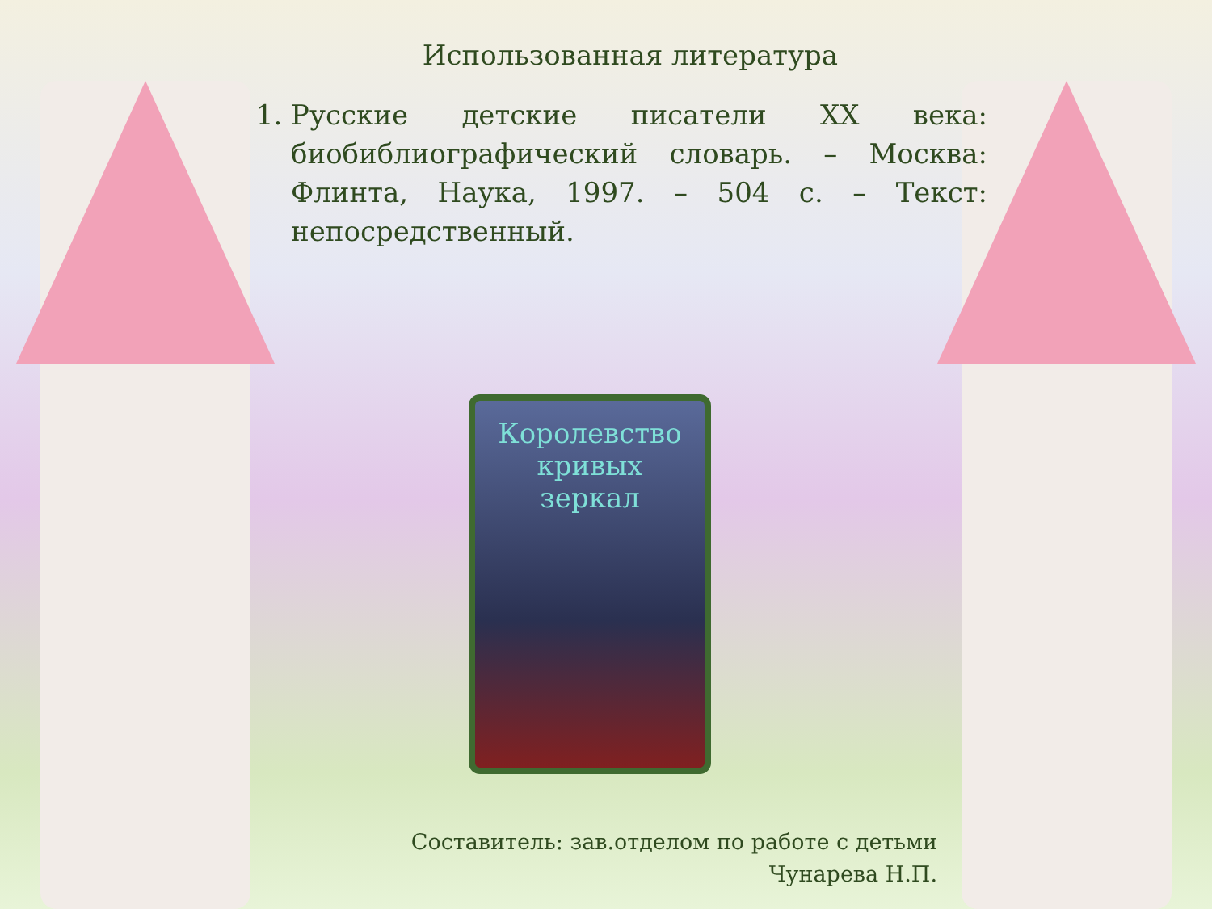Использованная литература
1. Русские детские писатели XX века: биобиблиографический словарь. – Москва: Флинта, Наука, 1997. – 504 с. – Текст: непосредственный.
Королевство
кривых
зеркал
Составитель: зав.отделом по работе с детьми
Чунарева Н.П.